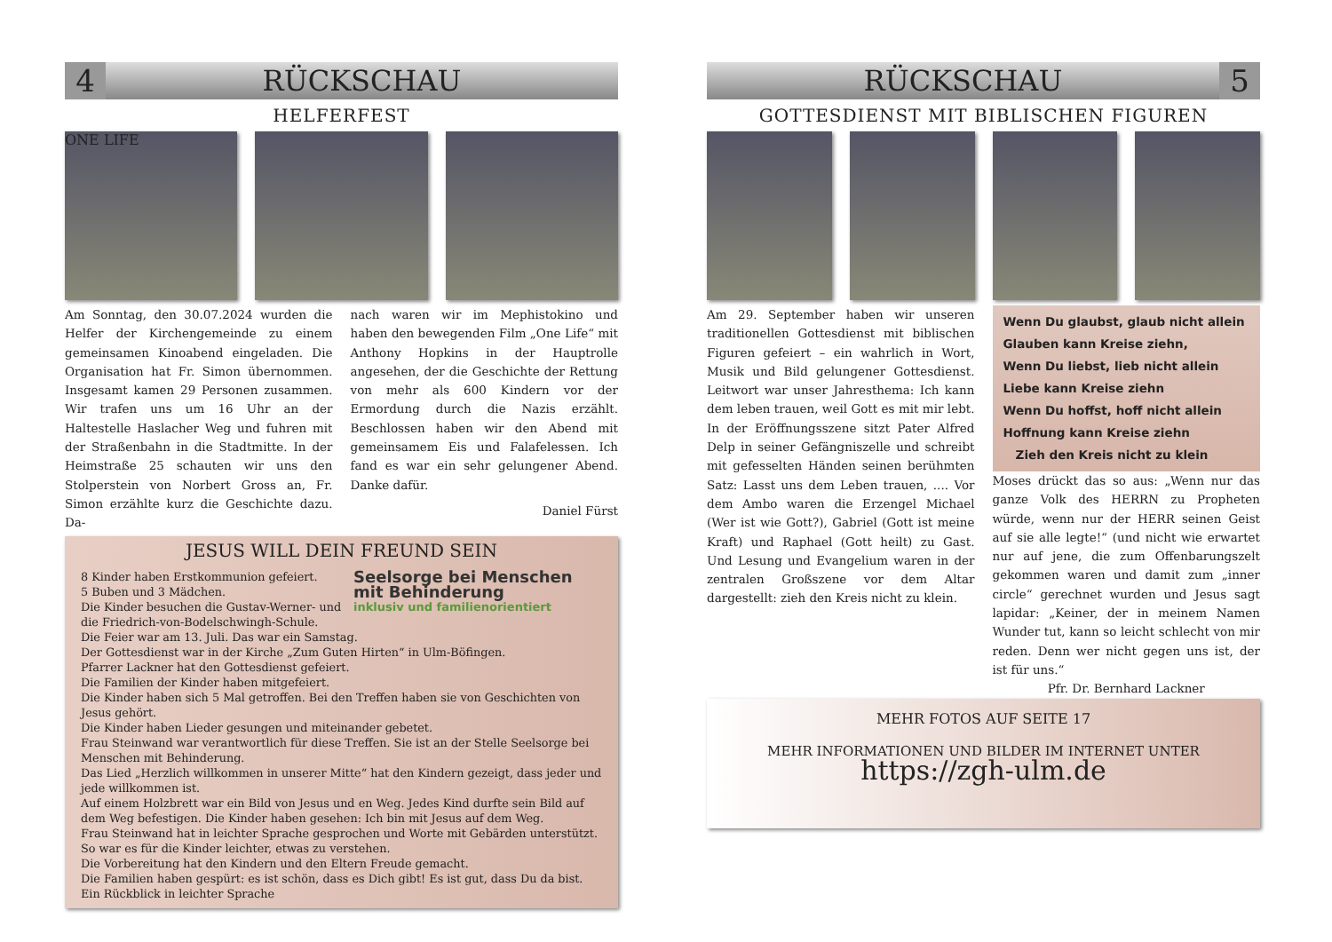4
RÜCKSCHAU
HELFERFEST
ONE LIFE
Am Sonntag, den 30.07.2024 wurden die Helfer der Kirchengemeinde zu einem gemeinsamen Kinoabend eingeladen. Die Organisation hat Fr. Simon übernommen. Insgesamt kamen 29 Personen zusammen. Wir trafen uns um 16 Uhr an der Haltestelle Haslacher Weg und fuhren mit der Straßenbahn in die Stadtmitte. In der Heimstraße 25 schauten wir uns den Stolperstein von Norbert Gross an, Fr. Simon erzählte kurz die Geschichte dazu. Da-
nach waren wir im Mephistokino und haben den bewegenden Film „One Life“ mit Anthony Hopkins in der Hauptrolle angesehen, der die Geschichte der Rettung von mehr als 600 Kindern vor der Ermordung durch die Nazis erzählt. Beschlossen haben wir den Abend mit gemeinsamem Eis und Falafelessen. Ich fand es war ein sehr gelungener Abend. Danke dafür.
Daniel Fürst
JESUS WILL DEIN FREUND SEIN
Seelsorge bei Menschen mit Behinderung
inklusiv und familienorientiert
8 Kinder haben Erstkommunion gefeiert.
5 Buben und 3 Mädchen.
Die Kinder besuchen die Gustav-Werner- und die Friedrich-von-Bodelschwingh-Schule.
Die Feier war am 13. Juli. Das war ein Samstag.
Der Gottesdienst war in der Kirche „Zum Guten Hirten“ in Ulm-Böfingen.
Pfarrer Lackner hat den Gottesdienst gefeiert.
Die Familien der Kinder haben mitgefeiert.
Die Kinder haben sich 5 Mal getroffen. Bei den Treffen haben sie von Geschichten von Jesus gehört.
Die Kinder haben Lieder gesungen und miteinander gebetet.
Frau Steinwand war verantwortlich für diese Treffen. Sie ist an der Stelle Seelsorge bei Menschen mit Behinderung.
Das Lied „Herzlich willkommen in unserer Mitte“ hat den Kindern gezeigt, dass jeder und jede willkommen ist.
Auf einem Holzbrett war ein Bild von Jesus und en Weg. Jedes Kind durfte sein Bild auf dem Weg befestigen. Die Kinder haben gesehen: Ich bin mit Jesus auf dem Weg.
Frau Steinwand hat in leichter Sprache gesprochen und Worte mit Gebärden unterstützt. So war es für die Kinder leichter, etwas zu verstehen.
Die Vorbereitung hat den Kindern und den Eltern Freude gemacht.
Die Familien haben gespürt: es ist schön, dass es Dich gibt! Es ist gut, dass Du da bist.
Ein Rückblick in leichter Sprache
RÜCKSCHAU
5
GOTTESDIENST MIT BIBLISCHEN FIGUREN
Am 29. September haben wir unseren traditionellen Gottesdienst mit biblischen Figuren gefeiert – ein wahrlich in Wort, Musik und Bild gelungener Gottesdienst. Leitwort war unser Jahresthema: Ich kann dem leben trauen, weil Gott es mit mir lebt. In der Eröffnungsszene sitzt Pater Alfred Delp in seiner Gefängniszelle und schreibt mit gefesselten Händen seinen berühmten Satz: Lasst uns dem Leben trauen, .... Vor dem Ambo waren die Erzengel Michael (Wer ist wie Gott?), Gabriel (Gott ist meine Kraft) und Raphael (Gott heilt) zu Gast. Und Lesung und Evangelium waren in der zentralen Großszene vor dem Altar dargestellt: zieh den Kreis nicht zu klein.
Wenn Du glaubst, glaub nicht allein
Glauben kann Kreise ziehn,
Wenn Du liebst, lieb nicht allein
Liebe kann Kreise ziehn
Wenn Du hoffst, hoff nicht allein
Hoffnung kann Kreise ziehn
Zieh den Kreis nicht zu klein
Moses drückt das so aus: „Wenn nur das ganze Volk des HERRN zu Propheten würde, wenn nur der HERR seinen Geist auf sie alle legte!“ (und nicht wie erwartet nur auf jene, die zum Offenbarungszelt gekommen waren und damit zum „inner circle“ gerechnet wurden und Jesus sagt lapidar: „Keiner, der in meinem Namen Wunder tut, kann so leicht schlecht von mir reden. Denn wer nicht gegen uns ist, der ist für uns.“
Pfr. Dr. Bernhard Lackner
MEHR FOTOS AUF SEITE 17
MEHR INFORMATIONEN UND BILDER IM INTERNET UNTER
https://zgh-ulm.de